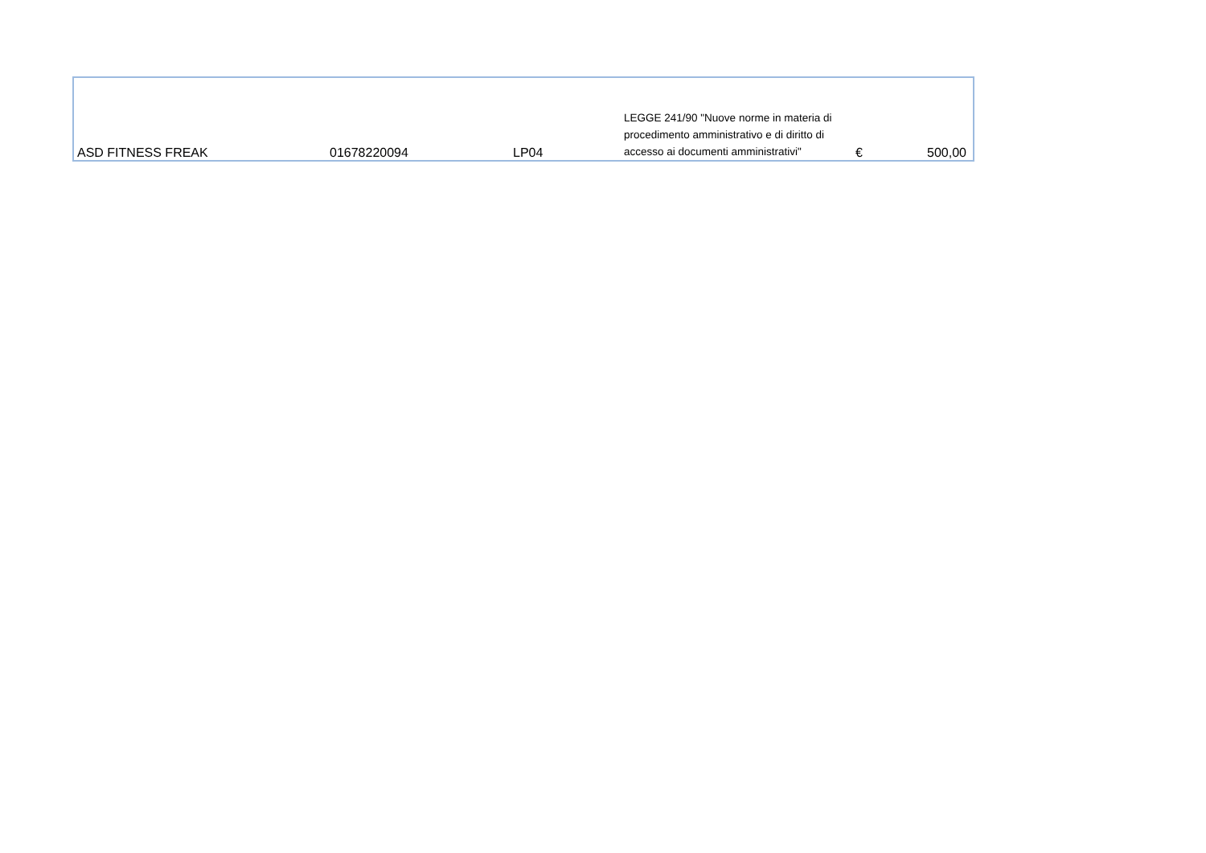| ASD FITNESS FREAK | 01678220094 | LP04 | LEGGE 241/90 "Nuove norme in materia di procedimento amministrativo e di diritto di accesso ai documenti amministrativi" | € | 500,00 |